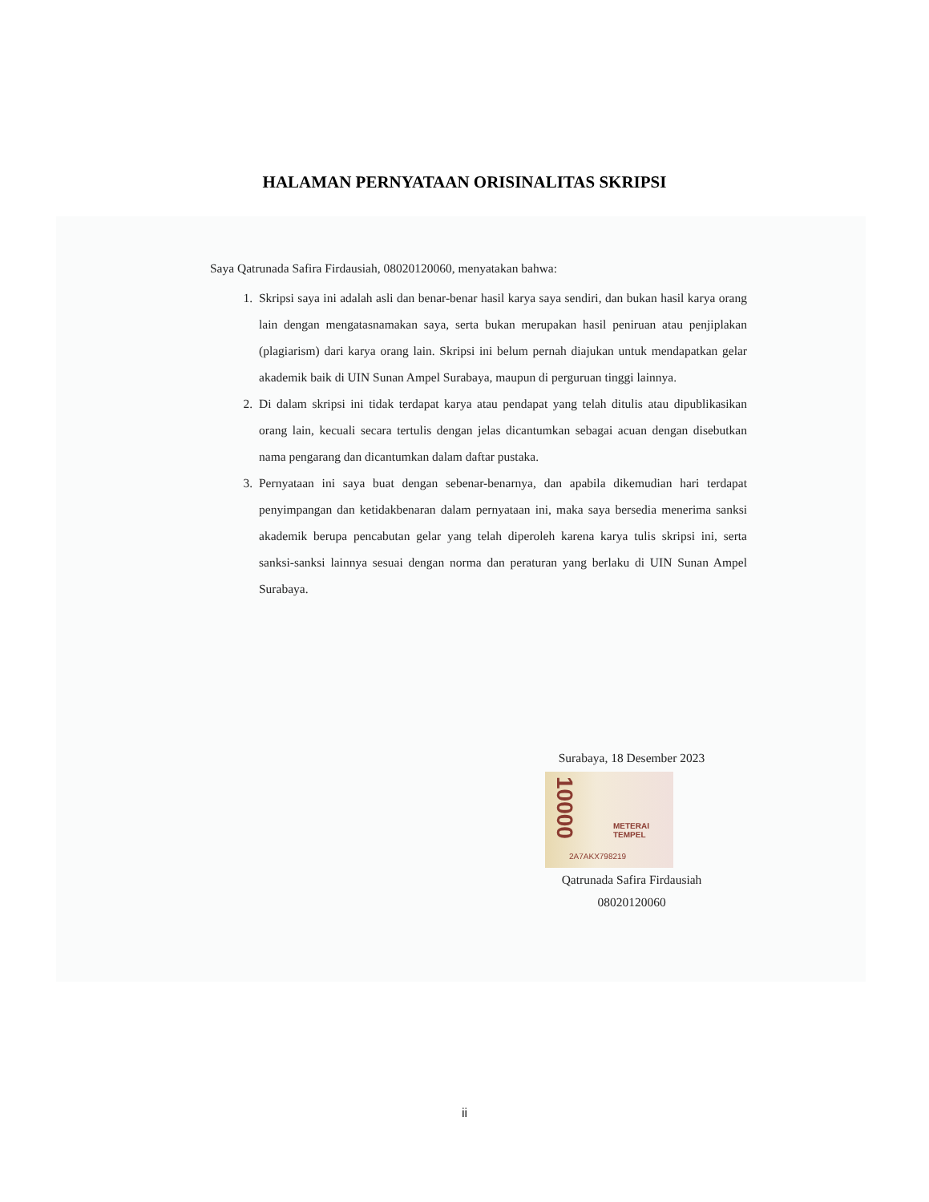HALAMAN PERNYATAAN ORISINALITAS SKRIPSI
Saya Qatrunada Safira Firdausiah, 08020120060, menyatakan bahwa:
1. Skripsi saya ini adalah asli dan benar-benar hasil karya saya sendiri, dan bukan hasil karya orang lain dengan mengatasnamakan saya, serta bukan merupakan hasil peniruan atau penjiplakan (plagiarism) dari karya orang lain. Skripsi ini belum pernah diajukan untuk mendapatkan gelar akademik baik di UIN Sunan Ampel Surabaya, maupun di perguruan tinggi lainnya.
2. Di dalam skripsi ini tidak terdapat karya atau pendapat yang telah ditulis atau dipublikasikan orang lain, kecuali secara tertulis dengan jelas dicantumkan sebagai acuan dengan disebutkan nama pengarang dan dicantumkan dalam daftar pustaka.
3. Pernyataan ini saya buat dengan sebenar-benarnya, dan apabila dikemudian hari terdapat penyimpangan dan ketidakbenaran dalam pernyataan ini, maka saya bersedia menerima sanksi akademik berupa pencabutan gelar yang telah diperoleh karena karya tulis skripsi ini, serta sanksi-sanksi lainnya sesuai dengan norma dan peraturan yang berlaku di UIN Sunan Ampel Surabaya.
Surabaya, 18 Desember 2023
10000
METERAI TEMPEL
2A7AKX798219
Qatrunada Safira Firdausiah
08020120060
ii